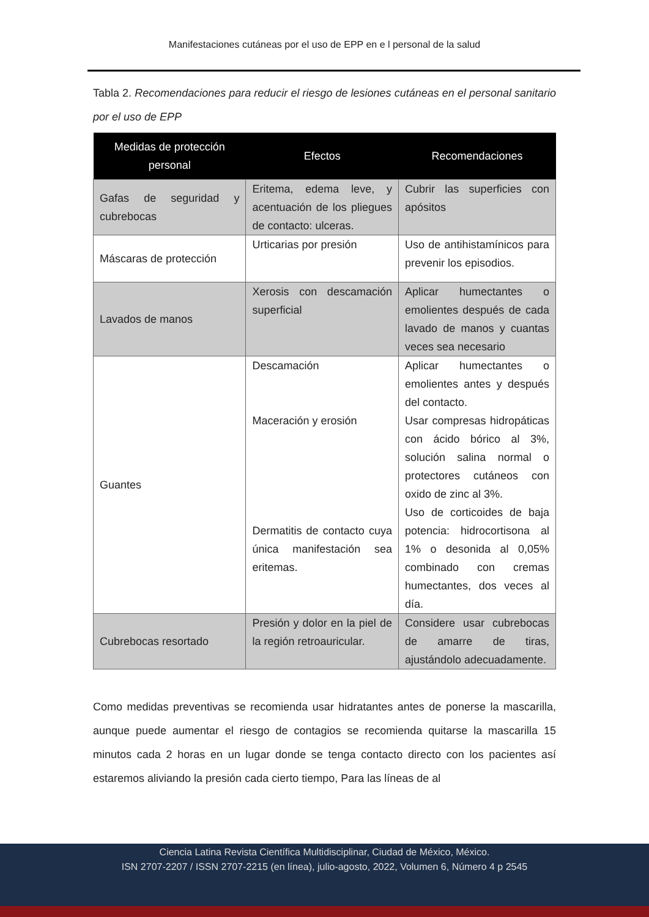Manifestaciones cutáneas por el uso de EPP en e l personal de la salud
Tabla 2. Recomendaciones para reducir el riesgo de lesiones cutáneas en el personal sanitario por el uso de EPP
| Medidas de protección personal | Efectos | Recomendaciones |
| --- | --- | --- |
| Gafas de seguridad y cubrebocas | Eritema, edema leve, y acentuación de los pliegues de contacto: ulceras. | Cubrir las superficies con apósitos |
| Máscaras de protección | Urticarias por presión | Uso de antihistamínicos para prevenir los episodios. |
| Lavados de manos | Xerosis con descamación superficial | Aplicar humectantes o emolientes después de cada lavado de manos y cuantas veces sea necesario |
| Guantes | Descamación Maceración y erosión Dermatitis de contacto cuya única manifestación sea eritemas. | Aplicar humectantes o emolientes antes y después del contacto. Usar compresas hidropáticas con ácido bórico al 3%, solución salina normal o protectores cutáneos con oxido de zinc al 3%. Uso de corticoides de baja potencia: hidrocortisona al 1% o desonida al 0,05% combinado con cremas humectantes, dos veces al día. |
| Cubrebocas resortado | Presión y dolor en la piel de la región retroauricular. | Considere usar cubrebocas de amarre de tiras, ajustándolo adecuadamente. |
Como medidas preventivas se recomienda usar hidratantes antes de ponerse la mascarilla, aunque puede aumentar el riesgo de contagios se recomienda quitarse la mascarilla 15 minutos cada 2 horas en un lugar donde se tenga contacto directo con los pacientes así estaremos aliviando la presión cada cierto tiempo, Para las líneas de al
Ciencia Latina Revista Científica Multidisciplinar, Ciudad de México, México.
ISN 2707-2207 / ISSN 2707-2215 (en línea), julio-agosto, 2022, Volumen 6, Número 4 p 2545